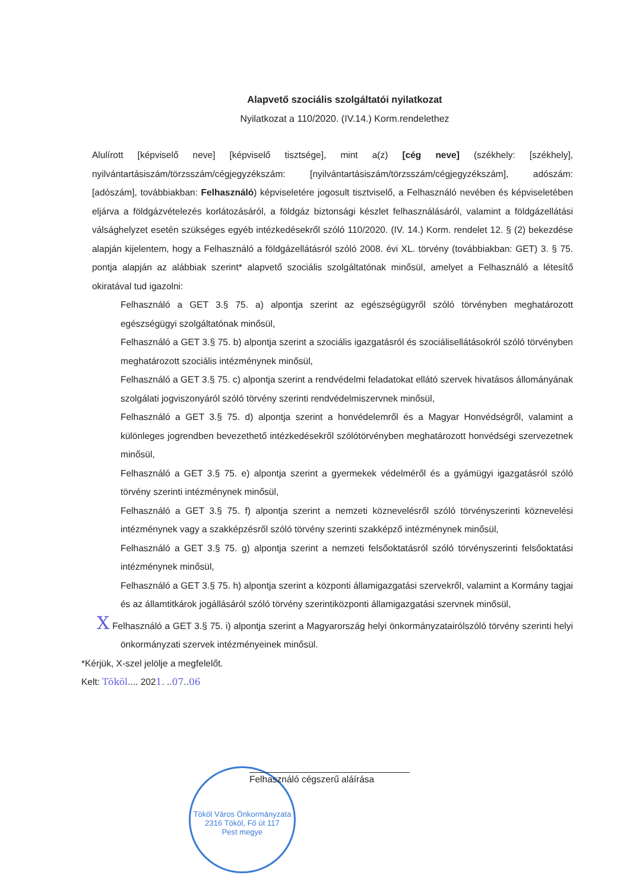Alapvető szociális szolgáltatói nyilatkozat
Nyilatkozat a 110/2020. (IV.14.) Korm.rendelethez
Alulírott [képviselő neve] [képviselő tisztsége], mint a(z) [cég neve] (székhely: [székhely], nyilvántartásiszám/törzsszám/cégjegyzékszám: [nyilvántartásiszám/törzsszám/cégjegyzékszám], adószám: [adószám], továbbiakban: Felhasználó) képviseletére jogosult tisztviselő, a Felhasználó nevében és képviseletében eljárva a földgázvételezés korlátozásáról, a földgáz biztonsági készlet felhasználásáról, valamint a földgázellátási válsághelyzet esetén szükséges egyéb intézkedésekről szóló 110/2020. (IV. 14.) Korm. rendelet 12. § (2) bekezdése alapján kijelentem, hogy a Felhasználó a földgázellátásról szóló 2008. évi XL. törvény (továbbiakban: GET) 3. § 75. pontja alapján az alábbiak szerint* alapvető szociális szolgáltatónak minősül, amelyet a Felhasználó a létesítő okiratával tud igazolni:
Felhasználó a GET 3.§ 75. a) alpontja szerint az egészségügyről szóló törvényben meghatározott egészségügyi szolgáltatónak minősül,
Felhasználó a GET 3.§ 75. b) alpontja szerint a szociális igazgatásról és szociálisellátásokról szóló törvényben meghatározott szociális intézménynek minősül,
Felhasználó a GET 3.§ 75. c) alpontja szerint a rendvédelmi feladatokat ellátó szervek hivatásos állományának szolgálati jogviszonyáról szóló törvény szerinti rendvédelmiszervnek minősül,
Felhasználó a GET 3.§ 75. d) alpontja szerint a honvédelemről és a Magyar Honvédségről, valamint a különleges jogrendben bevezethető intézkedésekről szólótörvényben meghatározott honvédségi szervezetnek minősül,
Felhasználó a GET 3.§ 75. e) alpontja szerint a gyermekek védelméről és a gyámügyi igazgatásról szóló törvény szerinti intézménynek minősül,
Felhasználó a GET 3.§ 75. f) alpontja szerint a nemzeti köznevelésről szóló törvényszerinti köznevelési intézménynek vagy a szakképzésről szóló törvény szerinti szakképző intézménynek minősül,
Felhasználó a GET 3.§ 75. g) alpontja szerint a nemzeti felsőoktatásról szóló törvényszerinti felsőoktatási intézménynek minősül,
Felhasználó a GET 3.§ 75. h) alpontja szerint a központi államigazgatási szervekről, valamint a Kormány tagjai és az államtitkárok jogállásáról szóló törvény szerintiközponti államigazgatási szervnek minősül,
X Felhasználó a GET 3.§ 75. i) alpontja szerint a Magyarország helyi önkormányzatairólszóló törvény szerinti helyi önkormányzati szervek intézményeinek minősül.
*Kérjük, X-szel jelölje a megfelelőt.
Kelt: Tököl.... 2021. ..07..06
Tököl Város Önkormányzata
2316 Tököl, Fő út 117
Pest megye
Felhasználó cégszerű aláírása